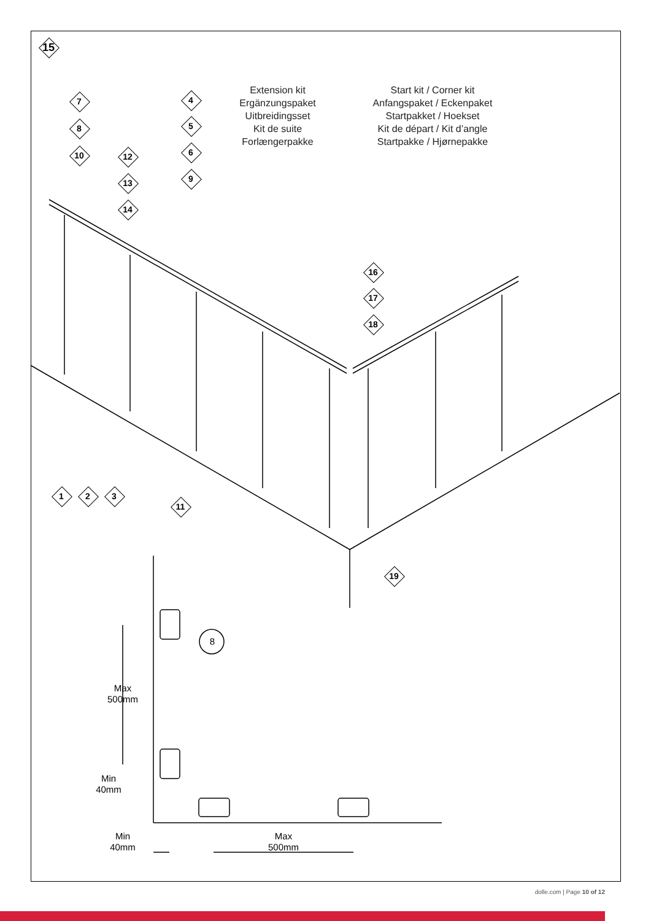15
7
8
10
4
5
6
9
12
13
14
Extension kit
Ergänzungspaket
Uitbreidingsset
Kit de suite
Forlængerpakke
Start kit / Corner kit
Anfangspaket / Eckenpaket
Startpakket / Hoekset
Kit de départ / Kit d’angle
Startpakke / Hjørnepakke
16
17
18
1 2 3
11
19
8
Max
500mm
Min
40mm
Min
40mm
Max
500mm
dolle.com | Page 10 of 12